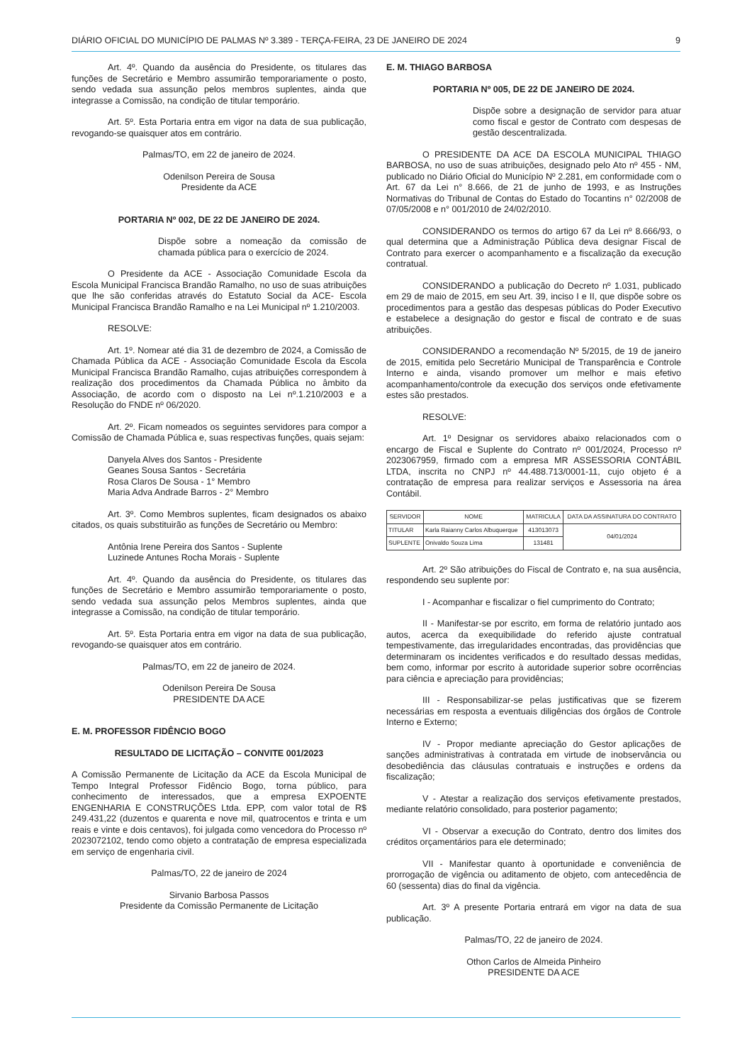DIÁRIO OFICIAL DO MUNICÍPIO DE PALMAS Nº 3.389 - TERÇA-FEIRA, 23 DE JANEIRO DE 2024 9
Art. 4º. Quando da ausência do Presidente, os titulares das funções de Secretário e Membro assumirão temporariamente o posto, sendo vedada sua assunção pelos membros suplentes, ainda que integrasse a Comissão, na condição de titular temporário.
Art. 5º. Esta Portaria entra em vigor na data de sua publicação, revogando-se quaisquer atos em contrário.
Palmas/TO, em 22 de janeiro de 2024.
Odenilson Pereira de Sousa
Presidente da ACE
PORTARIA Nº 002, DE 22 DE JANEIRO DE 2024.
Dispõe sobre a nomeação da comissão de chamada pública para o exercício de 2024.
O Presidente da ACE - Associação Comunidade Escola da Escola Municipal Francisca Brandão Ramalho, no uso de suas atribuições que lhe são conferidas através do Estatuto Social da ACE- Escola Municipal Francisca Brandão Ramalho e na Lei Municipal nº 1.210/2003.
RESOLVE:
Art. 1º. Nomear até dia 31 de dezembro de 2024, a Comissão de Chamada Pública da ACE - Associação Comunidade Escola da Escola Municipal Francisca Brandão Ramalho, cujas atribuições correspondem à realização dos procedimentos da Chamada Pública no âmbito da Associação, de acordo com o disposto na Lei nº.1.210/2003 e a Resolução do FNDE nº 06/2020.
Art. 2º. Ficam nomeados os seguintes servidores para compor a Comissão de Chamada Pública e, suas respectivas funções, quais sejam:
Danyela Alves dos Santos - Presidente
Geanes Sousa Santos - Secretária
Rosa Claros De Sousa - 1° Membro
Maria Adva Andrade Barros - 2° Membro
Art. 3º. Como Membros suplentes, ficam designados os abaixo citados, os quais substituirão as funções de Secretário ou Membro:
Antônia Irene Pereira dos Santos - Suplente
Luzinede Antunes Rocha Morais - Suplente
Art. 4º. Quando da ausência do Presidente, os titulares das funções de Secretário e Membro assumirão temporariamente o posto, sendo vedada sua assunção pelos Membros suplentes, ainda que integrasse a Comissão, na condição de titular temporário.
Art. 5º. Esta Portaria entra em vigor na data de sua publicação, revogando-se quaisquer atos em contrário.
Palmas/TO, em 22 de janeiro de 2024.
Odenilson Pereira De Sousa
PRESIDENTE DA ACE
E. M. PROFESSOR FIDÊNCIO BOGO
RESULTADO DE LICITAÇÃO – CONVITE 001/2023
A Comissão Permanente de Licitação da ACE da Escola Municipal de Tempo Integral Professor Fidêncio Bogo, torna público, para conhecimento de interessados, que a empresa EXPOENTE ENGENHARIA E CONSTRUÇÕES Ltda. EPP, com valor total de R$ 249.431,22 (duzentos e quarenta e nove mil, quatrocentos e trinta e um reais e vinte e dois centavos), foi julgada como vencedora do Processo nº 2023072102, tendo como objeto a contratação de empresa especializada em serviço de engenharia civil.
Palmas/TO, 22 de janeiro de 2024
Sirvanio Barbosa Passos
Presidente da Comissão Permanente de Licitação
E. M. THIAGO BARBOSA
PORTARIA Nº 005, DE 22 DE JANEIRO DE 2024.
Dispõe sobre a designação de servidor para atuar como fiscal e gestor de Contrato com despesas de gestão descentralizada.
O PRESIDENTE DA ACE DA ESCOLA MUNICIPAL THIAGO BARBOSA, no uso de suas atribuições, designado pelo Ato nº 455 - NM, publicado no Diário Oficial do Município Nº 2.281, em conformidade com o Art. 67 da Lei n° 8.666, de 21 de junho de 1993, e as Instruções Normativas do Tribunal de Contas do Estado do Tocantins n° 02/2008 de 07/05/2008 e n° 001/2010 de 24/02/2010.
CONSIDERANDO os termos do artigo 67 da Lei nº 8.666/93, o qual determina que a Administração Pública deva designar Fiscal de Contrato para exercer o acompanhamento e a fiscalização da execução contratual.
CONSIDERANDO a publicação do Decreto nº 1.031, publicado em 29 de maio de 2015, em seu Art. 39, inciso I e II, que dispõe sobre os procedimentos para a gestão das despesas públicas do Poder Executivo e estabelece a designação do gestor e fiscal de contrato e de suas atribuições.
CONSIDERANDO a recomendação Nº 5/2015, de 19 de janeiro de 2015, emitida pelo Secretário Municipal de Transparência e Controle Interno e ainda, visando promover um melhor e mais efetivo acompanhamento/controle da execução dos serviços onde efetivamente estes são prestados.
RESOLVE:
Art. 1º Designar os servidores abaixo relacionados com o encargo de Fiscal e Suplente do Contrato nº 001/2024, Processo nº 2023067959, firmado com a empresa MR ASSESSORIA CONTÁBIL LTDA, inscrita no CNPJ nº 44.488.713/0001-11, cujo objeto é a contratação de empresa para realizar serviços e Assessoria na área Contábil.
| SERVIDOR | NOME | MATRICULA | DATA DA ASSINATURA DO CONTRATO |
| --- | --- | --- | --- |
| TITULAR | Karla Raianny Carlos Albuquerque | 413013073 | 04/01/2024 |
| SUPLENTE | Onivaldo Souza Lima | 131481 | |
Art. 2º São atribuições do Fiscal de Contrato e, na sua ausência, respondendo seu suplente por:
I - Acompanhar e fiscalizar o fiel cumprimento do Contrato;
II - Manifestar-se por escrito, em forma de relatório juntado aos autos, acerca da exequibilidade do referido ajuste contratual tempestivamente, das irregularidades encontradas, das providências que determinaram os incidentes verificados e do resultado dessas medidas, bem como, informar por escrito à autoridade superior sobre ocorrências para ciência e apreciação para providências;
III - Responsabilizar-se pelas justificativas que se fizerem necessárias em resposta a eventuais diligências dos órgãos de Controle Interno e Externo;
IV - Propor mediante apreciação do Gestor aplicações de sanções administrativas à contratada em virtude de inobservância ou desobediência das cláusulas contratuais e instruções e ordens da fiscalização;
V - Atestar a realização dos serviços efetivamente prestados, mediante relatório consolidado, para posterior pagamento;
VI - Observar a execução do Contrato, dentro dos limites dos créditos orçamentários para ele determinado;
VII - Manifestar quanto à oportunidade e conveniência de prorrogação de vigência ou aditamento de objeto, com antecedência de 60 (sessenta) dias do final da vigência.
Art. 3º A presente Portaria entrará em vigor na data de sua publicação.
Palmas/TO, 22 de janeiro de 2024.
Othon Carlos de Almeida Pinheiro
PRESIDENTE DA ACE